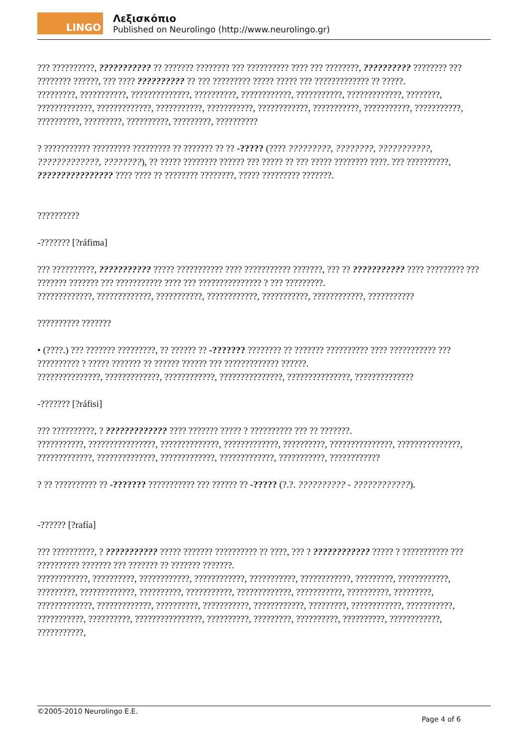LINGO
Λεξισκόπιο
Published on Neurolingo (http://www.neurolingo.gr)
??? ??????????, ??????????? ?? ??????? ???????? ??? ?????????? ???? ??? ????????, ?????????? ???????? ??? ???????? ??????, ??? ???? ?????????? ?? ??? ????????? ????? ????? ??? ????????????? ?? ?????.
?????????, ???????????, ??????????????, ??????????, ????????????, ???????????, ?????????????, ????????, ?????????????, ?????????????, ???????????, ???????????, ????????????, ???????????, ???????????, ???????????, ??????????, ?????????, ??????????, ?????????, ??????????
? ??????????? ????????? ????????? ?? ??????? ?? ?? -????? (???? ?????????, ????????, ???????????, ?????????????, ????????), ?? ????? ???????? ?????? ??? ????? ?? ??? ????? ???????? ????. ??? ??????????, ???????????????? ???? ???? ?? ???????? ????????, ????? ????????? ???????.
??????????
-??????? [?ráfima]
??? ??????????, ??????????? ????? ??????????? ???? ??????????? ???????, ??? ?? ??????????? ???? ????????? ??? ??????? ??????? ??? ??????????? ???? ??? ??????????????? ? ??? ?????????.
?????????????, ?????????????, ???????????, ????????????, ???????????, ????????????, ???????????
?????????? ???????
• (????.) ??? ??????? ?????????, ?? ?????? ?? -??????? ???????? ?? ??????? ?????????? ???? ??????????? ??? ?????????? ? ????? ??????? ?? ?????? ?????? ??? ????????????? ??????.
???????????????, ?????????????, ????????????, ???????????????, ???????????????, ??????????????
-??????? [?ráfisi]
??? ??????????, ? ????????????? ???? ??????? ????? ? ?????????? ??? ?? ???????.
???????????, ????????????????, ??????????????, ?????????????, ??????????, ???????????????, ???????????????, ?????????????, ??????????????, ?????????????, ?????????????, ???????????, ????????????
? ?? ?????????? ?? -??????? ??????????? ??? ?????? ?? -????? (?.?. ?????????? - ????????????).
-?????? [?rafía]
??? ??????????, ? ??????????? ????? ??????? ?????????? ?? ????, ??? ? ???????????? ????? ? ??????????? ??? ?????????? ??????? ??? ??????? ?? ??????? ???????.
????????????, ??????????, ????????????, ????????????, ???????????, ????????????, ?????????, ????????????, ?????????, ?????????????, ??????????, ???????????, ?????????????, ???????????, ??????????, ?????????, ?????????????, ?????????????, ??????????, ???????????, ????????????, ?????????, ????????????, ???????????, ???????????, ??????????, ????????????????, ??????????, ?????????, ??????????, ??????????, ????????????, ???????????,
©2005-2010 Neurolingo E.E.
Page 4 of 6